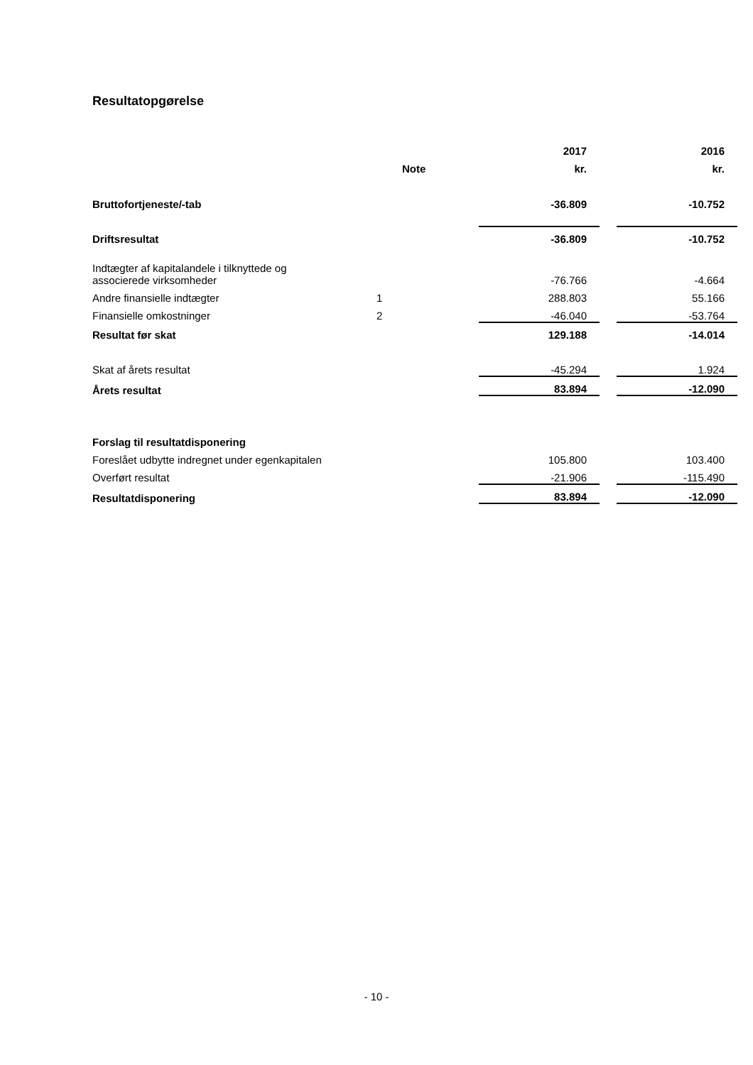Resultatopgørelse
| | | 2017 | | 2016 |
| --- | --- | --- | --- | --- |
| | Note | kr. | | kr. |
| Bruttofortjeneste/-tab | | -36.809 | | -10.752 |
| Driftsresultat | | -36.809 | | -10.752 |
| Indtægter af kapitalandele i tilknyttede og associerede virksomheder | | -76.766 | | -4.664 |
| Andre finansielle indtægter | 1 | 288.803 | | 55.166 |
| Finansielle omkostninger | 2 | -46.040 | | -53.764 |
| Resultat før skat | | 129.188 | | -14.014 |
| Skat af årets resultat | | -45.294 | | 1.924 |
| Årets resultat | | 83.894 | | -12.090 |
| Forslag til resultatdisponering | | | | |
| Foreslået udbytte indregnet under egenkapitalen | | 105.800 | | 103.400 |
| Overført resultat | | -21.906 | | -115.490 |
| Resultatdisponering | | 83.894 | | -12.090 |
- 10 -